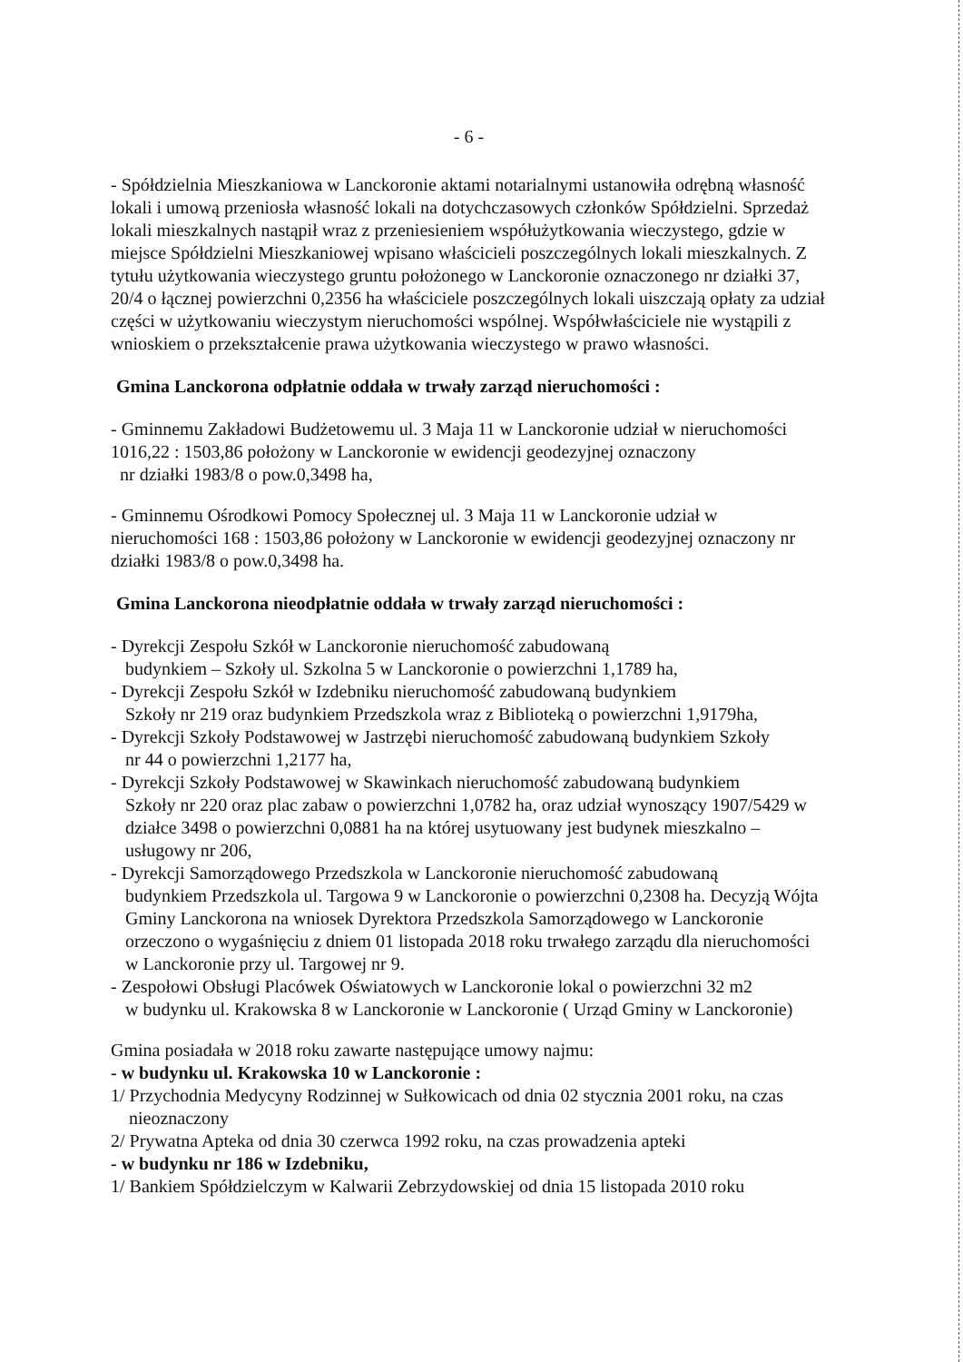- 6 -
- Spółdzielnia Mieszkaniowa w Lanckoronie aktami notarialnymi ustanowiła odrębną własność lokali i umową przeniosła własność lokali na dotychczasowych członków Spółdzielni. Sprzedaż lokali mieszkalnych nastąpił wraz z przeniesieniem współużytkowania wieczystego, gdzie w miejsce Spółdzielni Mieszkaniowej wpisano właścicieli poszczególnych lokali mieszkalnych. Z tytułu użytkowania wieczystego gruntu położonego w Lanckoronie oznaczonego nr działki 37, 20/4 o łącznej powierzchni 0,2356 ha właściciele poszczególnych lokali uiszczają opłaty za udział części w użytkowaniu wieczystym nieruchomości wspólnej. Współwłaściciele nie wystąpili z wnioskiem o przekształcenie prawa użytkowania wieczystego w prawo własności.
Gmina Lanckorona odpłatnie oddała w trwały zarząd nieruchomości :
- Gminnemu Zakładowi Budżetowemu ul. 3 Maja 11 w Lanckoronie udział w nieruchomości 1016,22 : 1503,86 położony w Lanckoronie w ewidencji geodezyjnej oznaczony
nr działki 1983/8 o pow.0,3498 ha,
- Gminnemu Ośrodkowi Pomocy Społecznej ul. 3 Maja 11 w Lanckoronie udział w nieruchomości 168 : 1503,86 położony w Lanckoronie w ewidencji geodezyjnej oznaczony nr działki 1983/8 o pow.0,3498 ha.
Gmina Lanckorona nieodpłatnie oddała w trwały zarząd nieruchomości :
- Dyrekcji Zespołu Szkół w Lanckoronie nieruchomość zabudowaną
budynkiem – Szkoły ul. Szkolna 5 w Lanckoronie o powierzchni 1,1789 ha,
- Dyrekcji Zespołu Szkół w Izdebniku nieruchomość zabudowaną budynkiem
Szkoły nr 219 oraz budynkiem Przedszkola wraz z Biblioteką o powierzchni 1,9179ha,
- Dyrekcji Szkoły Podstawowej w Jastrzębi nieruchomość zabudowaną budynkiem Szkoły
nr 44 o powierzchni 1,2177 ha,
- Dyrekcji Szkoły Podstawowej w Skawinkach nieruchomość zabudowaną budynkiem
Szkoły nr 220 oraz plac zabaw o powierzchni 1,0782 ha, oraz udział wynoszący 1907/5429 w działce 3498 o powierzchni 0,0881 ha na której usytuowany jest budynek mieszkalno – usługowy nr 206,
- Dyrekcji Samorządowego Przedszkola w Lanckoronie nieruchomość zabudowaną
budynkiem Przedszkola ul. Targowa 9 w Lanckoronie o powierzchni 0,2308 ha. Decyzją Wójta Gminy Lanckorona na wniosek Dyrektora Przedszkola Samorządowego w Lanckoronie orzeczono o wygaśnięciu z dniem 01 listopada 2018 roku trwałego zarządu dla nieruchomości w Lanckoronie przy ul. Targowej nr 9.
- Zespołowi Obsługi Placówek Oświatowych w Lanckoronie lokal o powierzchni 32 m2
w budynku ul. Krakowska 8 w Lanckoronie w Lanckoronie ( Urząd Gminy w Lanckoronie)
Gmina posiadała w 2018 roku zawarte następujące umowy najmu:
- w budynku ul. Krakowska 10 w Lanckoronie :
1/ Przychodnia Medycyny Rodzinnej w Sułkowicach od dnia 02 stycznia 2001 roku, na czas
nieoznaczony
2/ Prywatna Apteka od dnia 30 czerwca 1992 roku, na czas prowadzenia apteki
- w budynku nr 186 w Izdebniku,
1/ Bankiem Spółdzielczym w Kalwarii Zebrzydowskiej od dnia 15 listopada 2010 roku